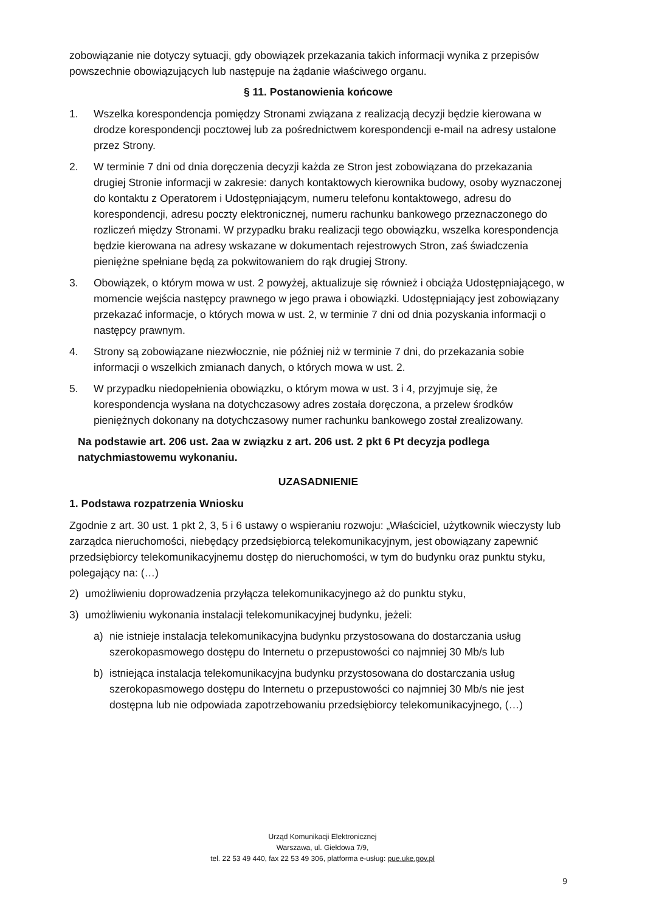zobowiązanie nie dotyczy sytuacji, gdy obowiązek przekazania takich informacji wynika z przepisów powszechnie obowiązujących lub następuje na żądanie właściwego organu.
§ 11. Postanowienia końcowe
1. Wszelka korespondencja pomiędzy Stronami związana z realizacją decyzji będzie kierowana w drodze korespondencji pocztowej lub za pośrednictwem korespondencji e-mail na adresy ustalone przez Strony.
2. W terminie 7 dni od dnia doręczenia decyzji każda ze Stron jest zobowiązana do przekazania drugiej Stronie informacji w zakresie: danych kontaktowych kierownika budowy, osoby wyznaczonej do kontaktu z Operatorem i Udostępniającym, numeru telefonu kontaktowego, adresu do korespondencji, adresu poczty elektronicznej, numeru rachunku bankowego przeznaczonego do rozliczeń między Stronami. W przypadku braku realizacji tego obowiązku, wszelka korespondencja będzie kierowana na adresy wskazane w dokumentach rejestrowych Stron, zaś świadczenia pieniężne spełniane będą za pokwitowaniem do rąk drugiej Strony.
3. Obowiązek, o którym mowa w ust. 2 powyżej, aktualizuje się również i obciąża Udostępniającego, w momencie wejścia następcy prawnego w jego prawa i obowiązki. Udostępniający jest zobowiązany przekazać informacje, o których mowa w ust. 2, w terminie 7 dni od dnia pozyskania informacji o następcy prawnym.
4. Strony są zobowiązane niezwłocznie, nie później niż w terminie 7 dni, do przekazania sobie informacji o wszelkich zmianach danych, o których mowa w ust. 2.
5. W przypadku niedopełnienia obowiązku, o którym mowa w ust. 3 i 4, przyjmuje się, że korespondencja wysłana na dotychczasowy adres została doręczona, a przelew środków pieniężnych dokonany na dotychczasowy numer rachunku bankowego został zrealizowany.
Na podstawie art. 206 ust. 2aa w związku z art. 206 ust. 2 pkt 6 Pt decyzja podlega natychmiastowemu wykonaniu.
UZASADNIENIE
1. Podstawa rozpatrzenia Wniosku
Zgodnie z art. 30 ust. 1 pkt 2, 3, 5 i 6 ustawy o wspieraniu rozwoju: „Właściciel, użytkownik wieczysty lub zarządca nieruchomości, niebędący przedsiębiorcą telekomunikacyjnym, jest obowiązany zapewnić przedsiębiorcy telekomunikacyjnemu dostęp do nieruchomości, w tym do budynku oraz punktu styku, polegający na: (…)
2) umożliwieniu doprowadzenia przyłącza telekomunikacyjnego aż do punktu styku,
3) umożliwieniu wykonania instalacji telekomunikacyjnej budynku, jeżeli:
a) nie istnieje instalacja telekomunikacyjna budynku przystosowana do dostarczania usług szerokopasmowego dostępu do Internetu o przepustowości co najmniej 30 Mb/s lub
b) istniejąca instalacja telekomunikacyjna budynku przystosowana do dostarczania usług szerokopasmowego dostępu do Internetu o przepustowości co najmniej 30 Mb/s nie jest dostępna lub nie odpowiada zapotrzebowaniu przedsiębiorcy telekomunikacyjnego, (…)
Urząd Komunikacji Elektronicznej
Warszawa, ul. Giełdowa 7/9,
tel. 22 53 49 440, fax 22 53 49 306, platforma e-usług: pue.uke.gov.pl
9